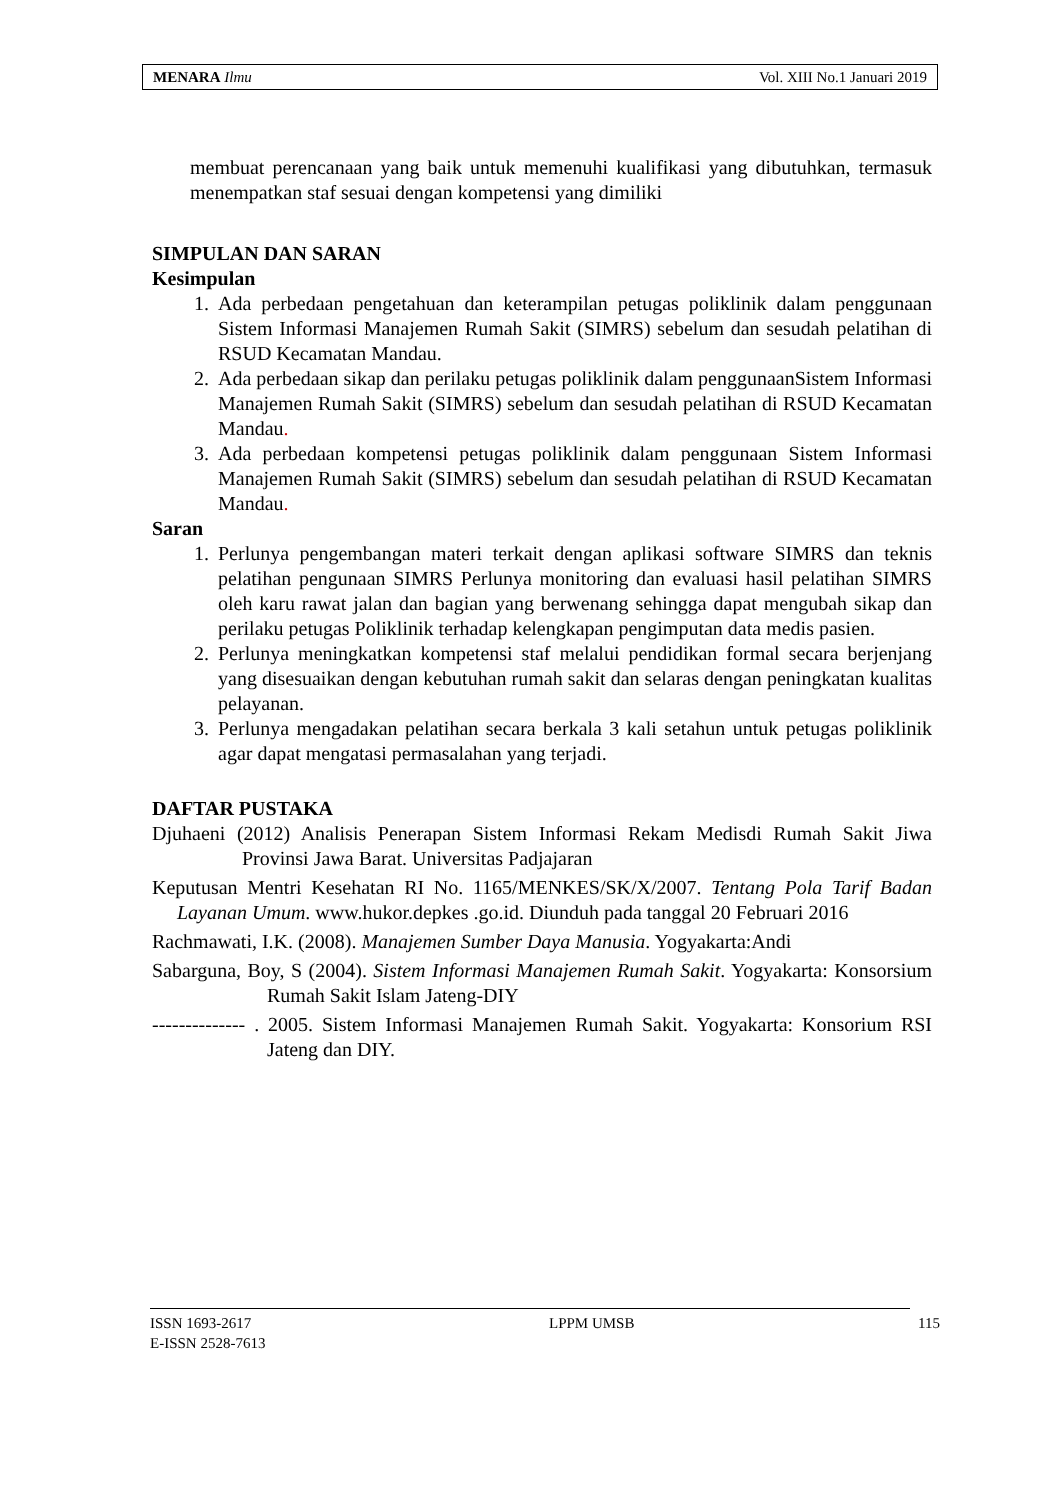MENARA Ilmu Vol. XIII No.1 Januari 2019
membuat perencanaan yang baik untuk memenuhi kualifikasi yang dibutuhkan, termasuk menempatkan staf sesuai dengan kompetensi yang dimiliki
SIMPULAN DAN SARAN
Kesimpulan
1. Ada perbedaan pengetahuan dan keterampilan petugas poliklinik dalam penggunaan Sistem Informasi Manajemen Rumah Sakit (SIMRS) sebelum dan sesudah pelatihan di RSUD Kecamatan Mandau.
2. Ada perbedaan sikap dan perilaku petugas poliklinik dalam penggunaanSistem Informasi Manajemen Rumah Sakit (SIMRS) sebelum dan sesudah pelatihan di RSUD Kecamatan Mandau.
3. Ada perbedaan kompetensi petugas poliklinik dalam penggunaan Sistem Informasi Manajemen Rumah Sakit (SIMRS) sebelum dan sesudah pelatihan di RSUD Kecamatan Mandau.
Saran
1. Perlunya pengembangan materi terkait dengan aplikasi software SIMRS dan teknis pelatihan pengunaan SIMRS Perlunya monitoring dan evaluasi hasil pelatihan SIMRS oleh karu rawat jalan dan bagian yang berwenang sehingga dapat mengubah sikap dan perilaku petugas Poliklinik terhadap kelengkapan pengimputan data medis pasien.
2. Perlunya meningkatkan kompetensi staf melalui pendidikan formal secara berjenjang yang disesuaikan dengan kebutuhan rumah sakit dan selaras dengan peningkatan kualitas pelayanan.
3. Perlunya mengadakan pelatihan secara berkala 3 kali setahun untuk petugas poliklinik agar dapat mengatasi permasalahan yang terjadi.
DAFTAR PUSTAKA
Djuhaeni (2012) Analisis Penerapan Sistem Informasi Rekam Medisdi Rumah Sakit Jiwa Provinsi Jawa Barat. Universitas Padjajaran
Keputusan Mentri Kesehatan RI No. 1165/MENKES/SK/X/2007. Tentang Pola Tarif Badan Layanan Umum. www.hukor.depkes .go.id. Diunduh pada tanggal 20 Februari 2016
Rachmawati, I.K. (2008). Manajemen Sumber Daya Manusia. Yogyakarta:Andi
Sabarguna, Boy, S (2004). Sistem Informasi Manajemen Rumah Sakit. Yogyakarta: Konsorsium Rumah Sakit Islam Jateng-DIY
-------------- . 2005. Sistem Informasi Manajemen Rumah Sakit. Yogyakarta: Konsorium RSI Jateng dan DIY.
ISSN 1693-2617
E-ISSN 2528-7613 LPPM UMSB 115